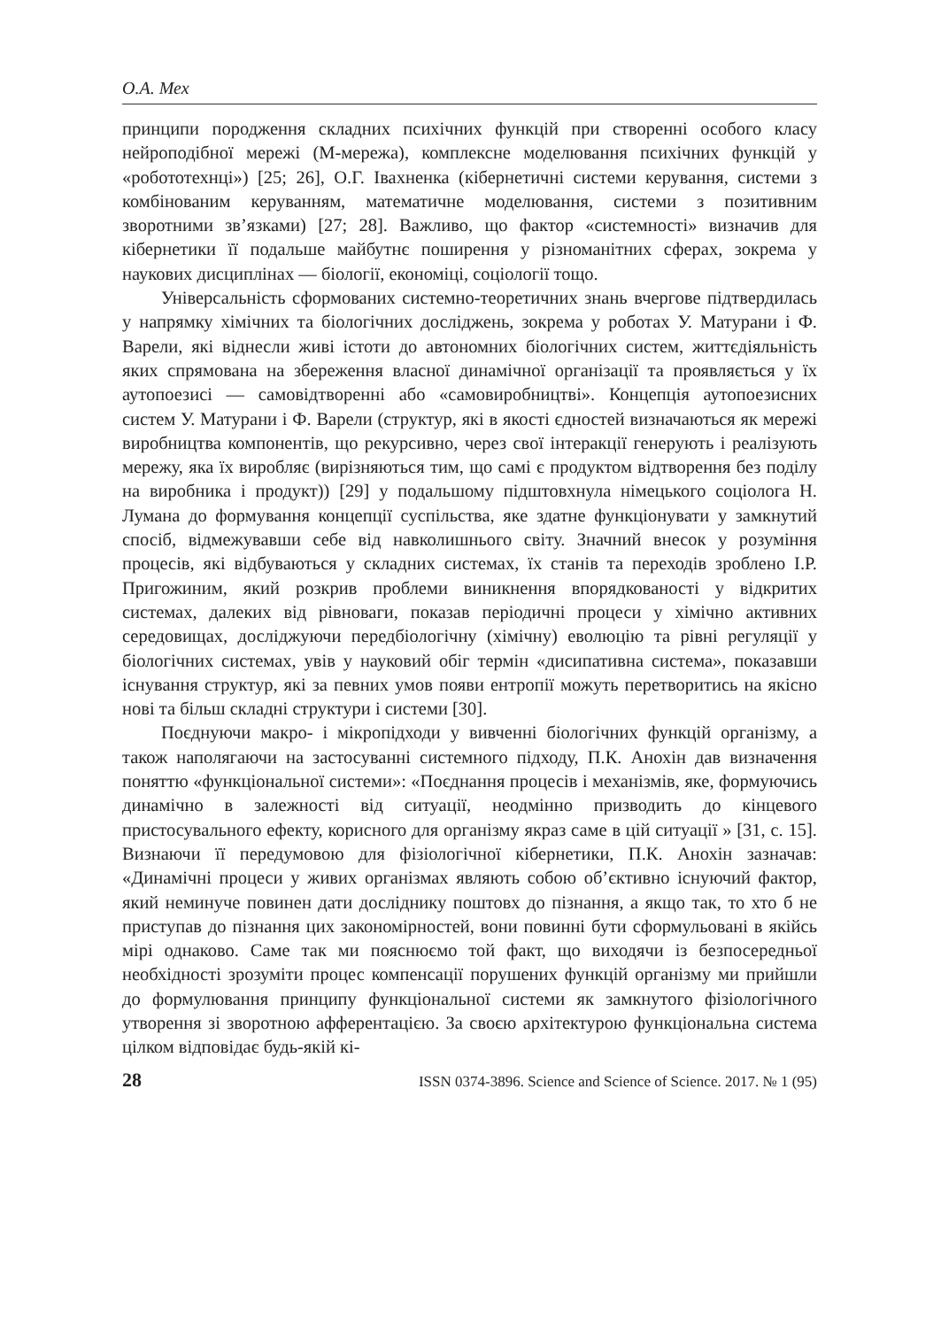О.А. Мех
принципи породження складних психічних функцій при створенні особого класу нейроподібної мережі (М-мережа), комплексне моделювання психічних функцій у «робототехнці») [25; 26], О.Г. Івахненка (кібернетичні системи керування, системи з комбінованим керуванням, математичне моделювання, системи з позитивним зворотними зв’язками) [27; 28]. Важливо, що фактор «системності» визначив для кібернетики її подальше майбутнє поширення у різноманітних сферах, зокрема у наукових дисциплінах — біології, економіці, соціології тощо.
Універсальність сформованих системно-теоретичних знань вчергове підтвердилась у напрямку хімічних та біологічних досліджень, зокрема у роботах У. Матурани і Ф. Варели, які віднесли живі істоти до автономних біологічних систем, життєдіяльність яких спрямована на збереження власної динамічної організації та проявляється у їх аутопоезисі — самовідтворенні або «самовиробництві». Концепція аутопоезисних систем У. Матурани і Ф. Варели (структур, які в якості єдностей визначаються як мережі виробництва компонентів, що рекурсивно, через свої інтеракції генерують і реалізують мережу, яка їх виробляє (вирізняються тим, що самі є продуктом відтворення без поділу на виробника і продукт)) [29] у подальшому підштовхнула німецького соціолога Н. Лумана до формування концепції суспільства, яке здатне функціонувати у замкнутий спосіб, відмежувавши себе від навколишнього світу. Значний внесок у розуміння процесів, які відбуваються у складних системах, їх станів та переходів зроблено І.Р. Пригожиним, який розкрив проблеми виникнення впорядкованості у відкритих системах, далеких від рівноваги, показав періодичні процеси у хімічно активних середовищах, досліджуючи передбіологічну (хімічну) еволюцію та рівні регуляції у біологічних системах, увів у науковий обіг термін «дисипативна система», показавши існування структур, які за певних умов появи ентропії можуть перетворитись на якісно нові та більш складні структури і системи [30].
Поєднуючи макро- і мікропідходи у вивченні біологічних функцій організму, а також наполягаючи на застосуванні системного підходу, П.К. Анохін дав визначення поняттю «функціональної системи»: «Поєднання процесів і механізмів, яке, формуючись динамічно в залежності від ситуації, неодмінно призводить до кінцевого пристосувального ефекту, корисного для організму якраз саме в цій ситуації » [31, с. 15]. Визнаючи її передумовою для фізіологічної кібернетики, П.К. Анохін зазначав: «Динамічні процеси у живих організмах являють собою об’єктивно існуючий фактор, який неминуче повинен дати досліднику поштовх до пізнання, а якщо так, то хто б не приступав до пізнання цих закономірностей, вони повинні бути сформульовані в якійсь мірі однаково. Саме так ми пояснюємо той факт, що виходячи із безпосередньої необхідності зрозуміти процес компенсації порушених функцій організму ми прийшли до формулювання принципу функціональної системи як замкнутого фізіологічного утворення зі зворотною афферентацією. За своєю архітектурою функціональна система цілком відповідає будь-якій кі-
28 ISSN 0374-3896. Science and Science of Science. 2017. № 1 (95)